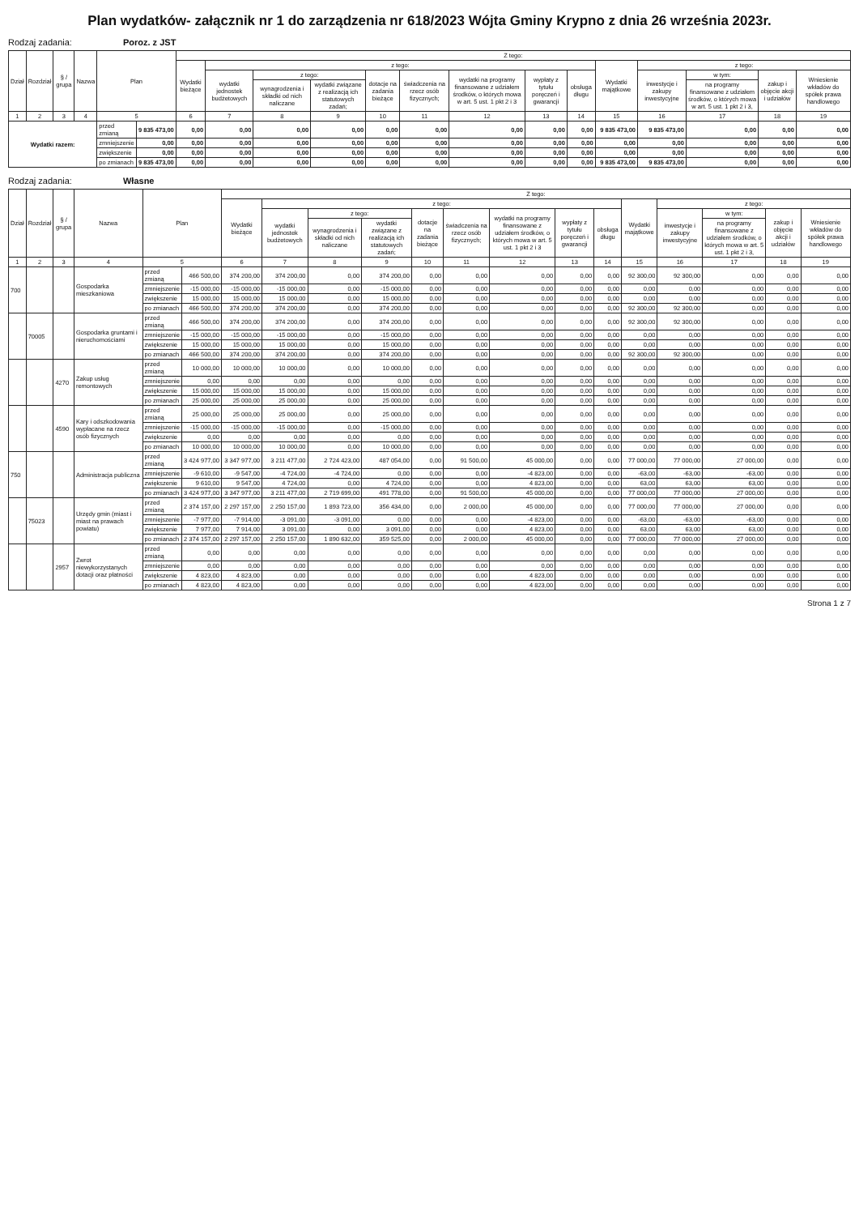Plan wydatków- załącznik nr 1 do zarządzenia nr 618/2023 Wójta Gminy Krypno z dnia 26 września 2023r.
Rodzaj zadania: Poroz. z JST
| Dział | Rozdział | § / grupa | Nazwa | Plan | | Z tego: | | | | | | | | | | | | | |
| --- | --- | --- | --- | --- | --- | --- | --- | --- | --- | --- | --- | --- | --- | --- | --- | --- | --- | --- | --- |
| | | | | | | Wydatki bieżące | z tego: | | | | | | | | Wydatki majątkowe | z tego: | | | |
| | | | | | | | wydatki jednostek budżetowych | z tego: | | dotacje na zadania bieżące | świadczenia na rzecz osób fizycznych; | wydatki na programy finansowane z udziałem środków, o których mowa w art. 5 ust. 1 pkt 2 i 3 | wypłaty z tytułu poręczeń i gwarancji | obsługa długu | | inwestycje i zakupy inwestycyjne | w tym: | zakup i objęcie akcji i udziałów | Wniesienie wkładów do spółek prawa handlowego |
| | | | | | | | | wynagrodzenia i składki od nich naliczane | wydatki związane z realizacją ich statutowych zadań; | | | | | | | | na programy finansowane z udziałem środków, o których mowa w art. 5 ust. 1 pkt 2 i 3, | | |
| 1 | 2 | 3 | 4 | 5 | | 6 | 7 | 8 | 9 | 10 | 11 | 12 | 13 | 14 | 15 | 16 | 17 | 18 | 19 |
| Wydatki razem: | | | | przed zmianą | 9 835 473,00 | 0,00 | 0,00 | 0,00 | 0,00 | 0,00 | 0,00 | 0,00 | 0,00 | 0,00 | 9 835 473,00 | 9 835 473,00 | 0,00 | 0,00 | 0,00 |
| | | | | zmniejszenie | 0,00 | 0,00 | 0,00 | 0,00 | 0,00 | 0,00 | 0,00 | 0,00 | 0,00 | 0,00 | 0,00 | 0,00 | 0,00 | 0,00 | 0,00 |
| | | | | zwiększenie | 0,00 | 0,00 | 0,00 | 0,00 | 0,00 | 0,00 | 0,00 | 0,00 | 0,00 | 0,00 | 0,00 | 0,00 | 0,00 | 0,00 | 0,00 |
| | | | | po zmianach | 9 835 473,00 | 0,00 | 0,00 | 0,00 | 0,00 | 0,00 | 0,00 | 0,00 | 0,00 | 0,00 | 9 835 473,00 | 9 835 473,00 | 0,00 | 0,00 | 0,00 |
Rodzaj zadania: Własne
| Dział | Rozdział | § / grupa | Nazwa | Plan | | Z tego: | | | | | | | | | | | | | |
| --- | --- | --- | --- | --- | --- | --- | --- | --- | --- | --- | --- | --- | --- | --- | --- | --- | --- | --- | --- |
| | | | | | | Wydatki bieżące | z tego: | | | | | | | | Wydatki majątkowe | z tego: | | | |
| | | | | | | | wydatki jednostek budżetowych | z tego: | | dotacje na zadania bieżące | świadczenia na rzecz osób fizycznych; | wydatki na programy finansowane z udziałem środków, o których mowa w art. 5 ust. 1 pkt 2 i 3 | wypłaty z tytułu poręczeń i gwarancji | obsługa długu | | inwestycje i zakupy inwestycyjne | w tym: | zakup i objęcie akcji i udziałów | Wniesienie wkładów do spółek prawa handlowego |
| | | | | | | | | wynagrodzenia i składki od nich naliczane | wydatki związane z realizacją ich statutowych zadań; | | | | | | | | na programy finansowane z udziałem środków, o których mowa w art. 5 ust. 1 pkt 2 i 3, | | |
| 1 | 2 | 3 | 4 | 5 | | 6 | 7 | 8 | 9 | 10 | 11 | 12 | 13 | 14 | 15 | 16 | 17 | 18 | 19 |
| 700 | | | Gospodarka mieszkaniowa | przed zmianą | 466 500,00 | 374 200,00 | 374 200,00 | 0,00 | 374 200,00 | 0,00 | 0,00 | 0,00 | 0,00 | 0,00 | 92 300,00 | 92 300,00 | 0,00 | 0,00 | 0,00 |
| | | | | zmniejszenie | -15 000,00 | -15 000,00 | -15 000,00 | 0,00 | -15 000,00 | 0,00 | 0,00 | 0,00 | 0,00 | 0,00 | 0,00 | 0,00 | 0,00 | 0,00 | 0,00 |
| | | | | zwiększenie | 15 000,00 | 15 000,00 | 15 000,00 | 0,00 | 15 000,00 | 0,00 | 0,00 | 0,00 | 0,00 | 0,00 | 0,00 | 0,00 | 0,00 | 0,00 | 0,00 |
| | | | | po zmianach | 466 500,00 | 374 200,00 | 374 200,00 | 0,00 | 374 200,00 | 0,00 | 0,00 | 0,00 | 0,00 | 0,00 | 92 300,00 | 92 300,00 | 0,00 | 0,00 | 0,00 |
| | 70005 | | Gospodarka gruntami i nieruchomościami | przed zmianą | 466 500,00 | 374 200,00 | 374 200,00 | 0,00 | 374 200,00 | 0,00 | 0,00 | 0,00 | 0,00 | 0,00 | 92 300,00 | 92 300,00 | 0,00 | 0,00 | 0,00 |
| | | | | zmniejszenie | -15 000,00 | -15 000,00 | -15 000,00 | 0,00 | -15 000,00 | 0,00 | 0,00 | 0,00 | 0,00 | 0,00 | 0,00 | 0,00 | 0,00 | 0,00 | 0,00 |
| | | | | zwiększenie | 15 000,00 | 15 000,00 | 15 000,00 | 0,00 | 15 000,00 | 0,00 | 0,00 | 0,00 | 0,00 | 0,00 | 0,00 | 0,00 | 0,00 | 0,00 | 0,00 |
| | | | | po zmianach | 466 500,00 | 374 200,00 | 374 200,00 | 0,00 | 374 200,00 | 0,00 | 0,00 | 0,00 | 0,00 | 0,00 | 92 300,00 | 92 300,00 | 0,00 | 0,00 | 0,00 |
| | | 4270 | Zakup usług remontowych | przed zmianą | 10 000,00 | 10 000,00 | 10 000,00 | 0,00 | 10 000,00 | 0,00 | 0,00 | 0,00 | 0,00 | 0,00 | 0,00 | 0,00 | 0,00 | 0,00 | 0,00 |
| | | | | zmniejszenie | 0,00 | 0,00 | 0,00 | 0,00 | 0,00 | 0,00 | 0,00 | 0,00 | 0,00 | 0,00 | 0,00 | 0,00 | 0,00 | 0,00 | 0,00 |
| | | | | zwiększenie | 15 000,00 | 15 000,00 | 15 000,00 | 0,00 | 15 000,00 | 0,00 | 0,00 | 0,00 | 0,00 | 0,00 | 0,00 | 0,00 | 0,00 | 0,00 | 0,00 |
| | | | | po zmianach | 25 000,00 | 25 000,00 | 25 000,00 | 0,00 | 25 000,00 | 0,00 | 0,00 | 0,00 | 0,00 | 0,00 | 0,00 | 0,00 | 0,00 | 0,00 | 0,00 |
| | | 4590 | Kary i odszkodowania wypłacane na rzecz osób fizycznych | przed zmianą | 25 000,00 | 25 000,00 | 25 000,00 | 0,00 | 25 000,00 | 0,00 | 0,00 | 0,00 | 0,00 | 0,00 | 0,00 | 0,00 | 0,00 | 0,00 | 0,00 |
| | | | | zmniejszenie | -15 000,00 | -15 000,00 | -15 000,00 | 0,00 | -15 000,00 | 0,00 | 0,00 | 0,00 | 0,00 | 0,00 | 0,00 | 0,00 | 0,00 | 0,00 | 0,00 |
| | | | | zwiększenie | 0,00 | 0,00 | 0,00 | 0,00 | 0,00 | 0,00 | 0,00 | 0,00 | 0,00 | 0,00 | 0,00 | 0,00 | 0,00 | 0,00 | 0,00 |
| | | | | po zmianach | 10 000,00 | 10 000,00 | 10 000,00 | 0,00 | 10 000,00 | 0,00 | 0,00 | 0,00 | 0,00 | 0,00 | 0,00 | 0,00 | 0,00 | 0,00 | 0,00 |
| 750 | | | Administracja publiczna | przed zmianą | 3 424 977,00 | 3 347 977,00 | 3 211 477,00 | 2 724 423,00 | 487 054,00 | 0,00 | 91 500,00 | 45 000,00 | 0,00 | 0,00 | 77 000,00 | 77 000,00 | 27 000,00 | 0,00 | 0,00 |
| | | | | zmniejszenie | -9 610,00 | -9 547,00 | -4 724,00 | -4 724,00 | 0,00 | 0,00 | 0,00 | -4 823,00 | 0,00 | 0,00 | -63,00 | -63,00 | -63,00 | 0,00 | 0,00 |
| | | | | zwiększenie | 9 610,00 | 9 547,00 | 4 724,00 | 0,00 | 4 724,00 | 0,00 | 0,00 | 4 823,00 | 0,00 | 0,00 | 63,00 | 63,00 | 63,00 | 0,00 | 0,00 |
| | | | | po zmianach | 3 424 977,00 | 3 347 977,00 | 3 211 477,00 | 2 719 699,00 | 491 778,00 | 0,00 | 91 500,00 | 45 000,00 | 0,00 | 0,00 | 77 000,00 | 77 000,00 | 27 000,00 | 0,00 | 0,00 |
| | 75023 | | Urzędy gmin (miast i miast na prawach powiatu) | przed zmianą | 2 374 157,00 | 2 297 157,00 | 2 250 157,00 | 1 893 723,00 | 356 434,00 | 0,00 | 2 000,00 | 45 000,00 | 0,00 | 0,00 | 77 000,00 | 77 000,00 | 27 000,00 | 0,00 | 0,00 |
| | | | | zmniejszenie | -7 977,00 | -7 914,00 | -3 091,00 | -3 091,00 | 0,00 | 0,00 | 0,00 | -4 823,00 | 0,00 | 0,00 | -63,00 | -63,00 | -63,00 | 0,00 | 0,00 |
| | | | | zwiększenie | 7 977,00 | 7 914,00 | 3 091,00 | 0,00 | 3 091,00 | 0,00 | 0,00 | 4 823,00 | 0,00 | 0,00 | 63,00 | 63,00 | 63,00 | 0,00 | 0,00 |
| | | | | po zmianach | 2 374 157,00 | 2 297 157,00 | 2 250 157,00 | 1 890 632,00 | 359 525,00 | 0,00 | 2 000,00 | 45 000,00 | 0,00 | 0,00 | 77 000,00 | 77 000,00 | 27 000,00 | 0,00 | 0,00 |
| | | 2957 | Zwrot niewykorzystanych dotacji oraz płatności | przed zmianą | 0,00 | 0,00 | 0,00 | 0,00 | 0,00 | 0,00 | 0,00 | 0,00 | 0,00 | 0,00 | 0,00 | 0,00 | 0,00 | 0,00 | 0,00 |
| | | | | zmniejszenie | 0,00 | 0,00 | 0,00 | 0,00 | 0,00 | 0,00 | 0,00 | 0,00 | 0,00 | 0,00 | 0,00 | 0,00 | 0,00 | 0,00 | 0,00 |
| | | | | zwiększenie | 4 823,00 | 4 823,00 | 0,00 | 0,00 | 0,00 | 0,00 | 0,00 | 4 823,00 | 0,00 | 0,00 | 0,00 | 0,00 | 0,00 | 0,00 | 0,00 |
| | | | | po zmianach | 4 823,00 | 4 823,00 | 0,00 | 0,00 | 0,00 | 0,00 | 0,00 | 4 823,00 | 0,00 | 0,00 | 0,00 | 0,00 | 0,00 | 0,00 | 0,00 |
Strona 1 z 7